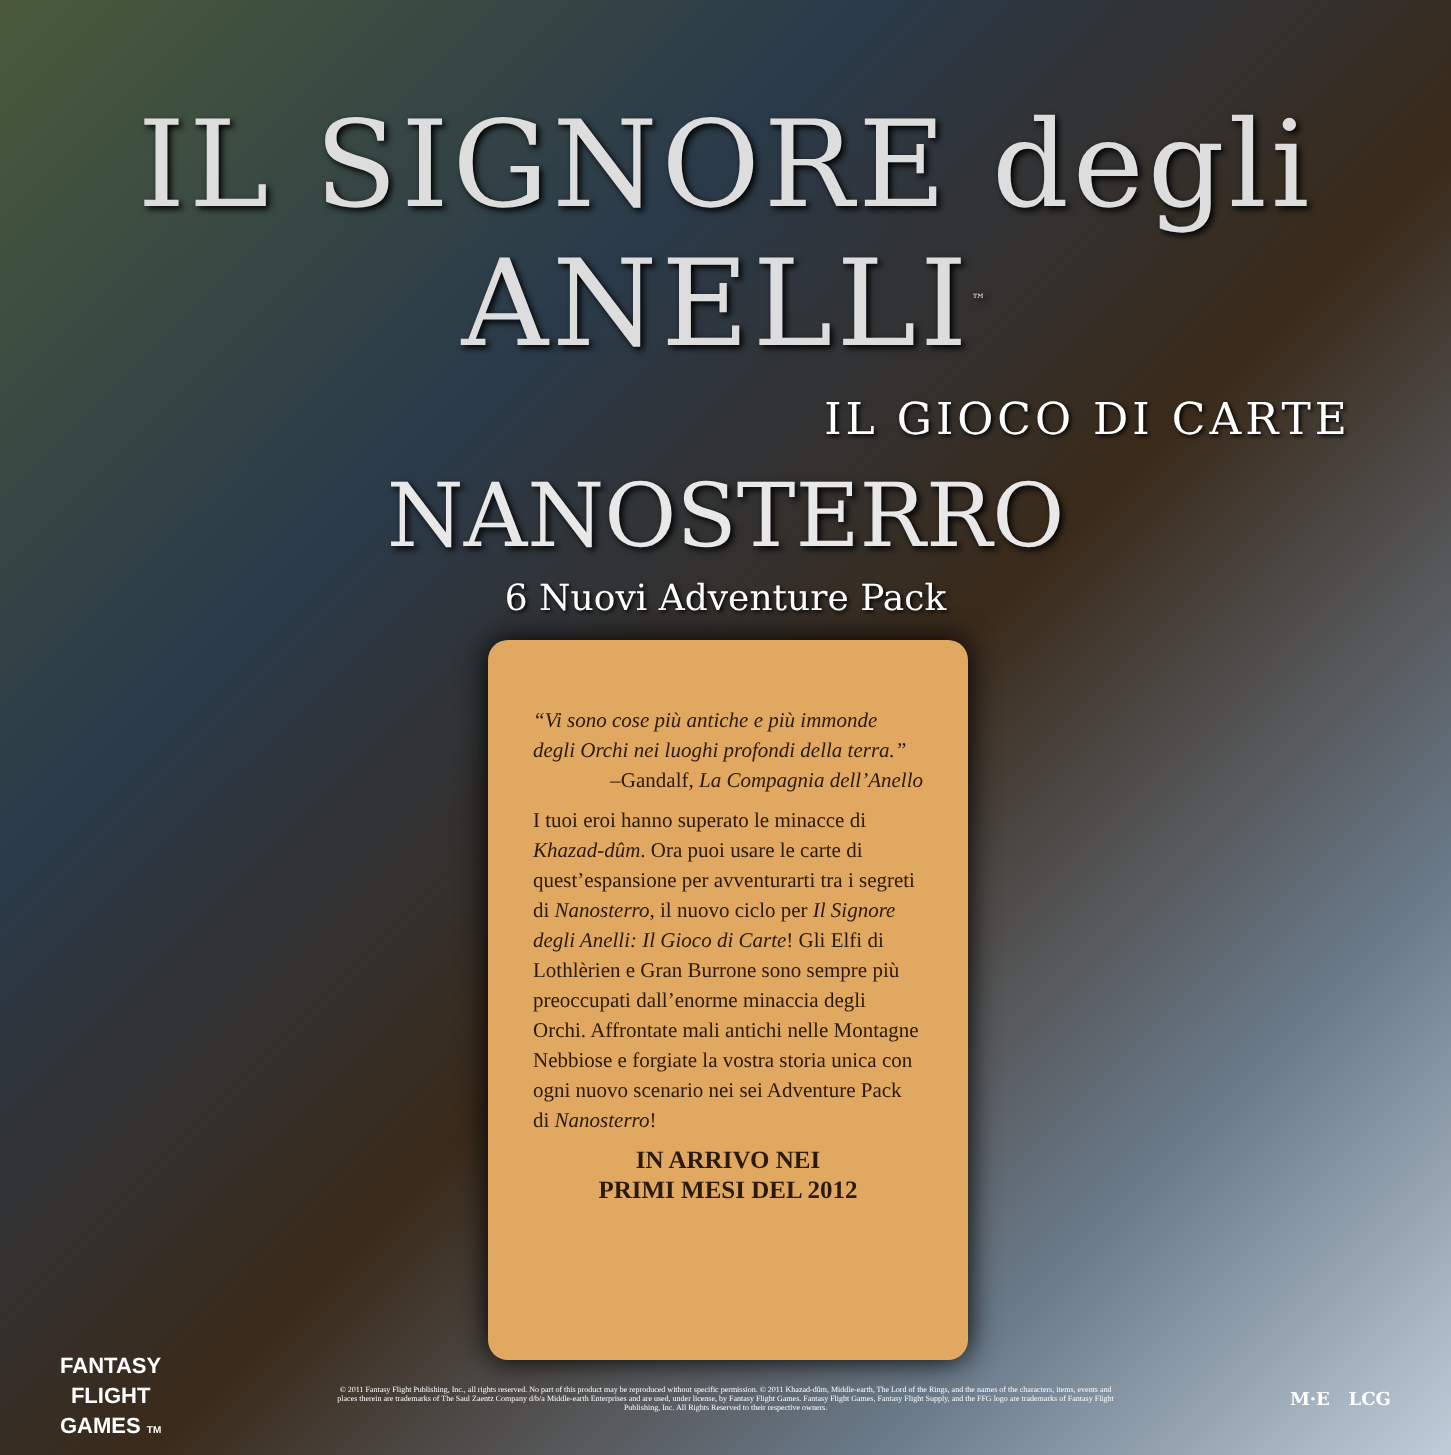IL SIGNORE degli ANELLI<sup>™</sup>
IL GIOCO DI CARTE
NANOSTERRO
6 Nuovi Adventure Pack
“Vi sono cose più antiche e più immonde degli Orchi nei luoghi profondi della terra.”
–Gandalf, La Compagnia dell’Anello
I tuoi eroi hanno superato le minacce di Khazad-dûm. Ora puoi usare le carte di quest’espansione per avventurarti tra i segreti di Nanosterro, il nuovo ciclo per Il Signore degli Anelli: Il Gioco di Carte! Gli Elfi di Lothlèrien e Gran Burrone sono sempre più preoccupati dall’enorme minaccia degli Orchi. Affrontate mali antichi nelle Montagne Nebbiose e forgiate la vostra storia unica con ogni nuovo scenario nei sei Adventure Pack di Nanosterro!
IN ARRIVO NEI
PRIMI MESI DEL 2012
FANTASY
FLIGHT
GAMES TM
© 2011 Fantasy Flight Publishing, Inc., all rights reserved. No part of this product may be reproduced without specific permission. © 2011 Khazad-dûm, Middle-earth, The Lord of the Rings, and the names of the characters, items, events and places therein are trademarks of The Saul Zaentz Company d/b/a Middle-earth Enterprises and are used, under license, by Fantasy Flight Games. Fantasy Flight Games, Fantasy Flight Supply, and the FFG logo are trademarks of Fantasy Flight Publishing, Inc. All Rights Reserved to their respective owners.
M·E LCG